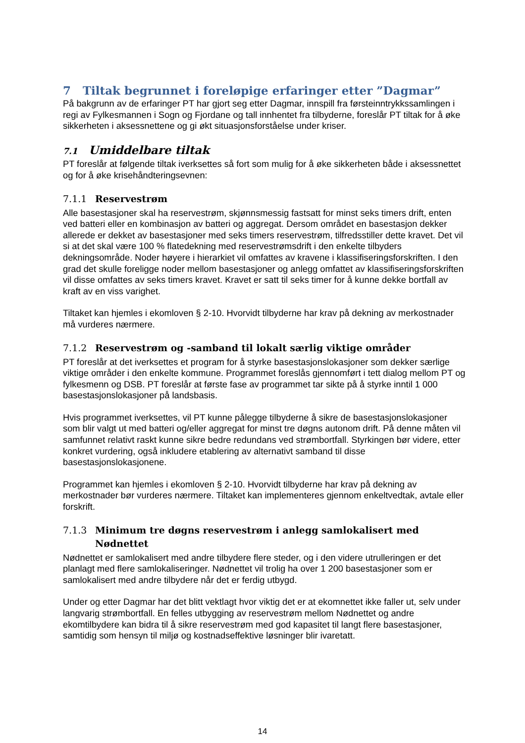7 Tiltak begrunnet i foreløpige erfaringer etter ”Dagmar”
På bakgrunn av de erfaringer PT har gjort seg etter Dagmar, innspill fra førsteinntrykkssamlingen i regi av Fylkesmannen i Sogn og Fjordane og tall innhentet fra tilbyderne, foreslår PT tiltak for å øke sikkerheten i aksessnettene og gi økt situasjonsforståelse under kriser.
7.1 Umiddelbare tiltak
PT foreslår at følgende tiltak iverksettes så fort som mulig for å øke sikkerheten både i aksessnettet og for å øke krisehåndteringsevnen:
7.1.1 Reservestrøm
Alle basestasjoner skal ha reservestrøm, skjønnsmessig fastsatt for minst seks timers drift, enten ved batteri eller en kombinasjon av batteri og aggregat. Dersom området en basestasjon dekker allerede er dekket av basestasjoner med seks timers reservestrøm, tilfredsstiller dette kravet. Det vil si at det skal være 100 % flatedekning med reservestrømsdrift i den enkelte tilbyders dekningsområde. Noder høyere i hierarkiet vil omfattes av kravene i klassifiseringsforskriften. I den grad det skulle foreligge noder mellom basestasjoner og anlegg omfattet av klassifiseringsforskriften vil disse omfattes av seks timers kravet. Kravet er satt til seks timer for å kunne dekke bortfall av kraft av en viss varighet.
Tiltaket kan hjemles i ekomloven § 2-10. Hvorvidt tilbyderne har krav på dekning av merkostnader må vurderes nærmere.
7.1.2 Reservestrøm og -samband til lokalt særlig viktige områder
PT foreslår at det iverksettes et program for å styrke basestasjonslokasjoner som dekker særlige viktige områder i den enkelte kommune. Programmet foreslås gjennomført i tett dialog mellom PT og fylkesmenn og DSB. PT foreslår at første fase av programmet tar sikte på å styrke inntil 1 000 basestasjonslokasjoner på landsbasis.
Hvis programmet iverksettes, vil PT kunne pålegge tilbyderne å sikre de basestasjonslokasjoner som blir valgt ut med batteri og/eller aggregat for minst tre døgns autonom drift. På denne måten vil samfunnet relativt raskt kunne sikre bedre redundans ved strømbortfall. Styrkingen bør videre, etter konkret vurdering, også inkludere etablering av alternativt samband til disse basestasjonslokasjonene.
Programmet kan hjemles i ekomloven § 2-10. Hvorvidt tilbyderne har krav på dekning av merkostnader bør vurderes nærmere. Tiltaket kan implementeres gjennom enkeltvedtak, avtale eller forskrift.
7.1.3 Minimum tre døgns reservestrøm i anlegg samlokalisert med Nødnettet
Nødnettet er samlokalisert med andre tilbydere flere steder, og i den videre utrulleringen er det planlagt med flere samlokaliseringer. Nødnettet vil trolig ha over 1 200 basestasjoner som er samlokalisert med andre tilbydere når det er ferdig utbygd.
Under og etter Dagmar har det blitt vektlagt hvor viktig det er at ekomnettet ikke faller ut, selv under langvarig strømbortfall. En felles utbygging av reservestrøm mellom Nødnettet og andre ekomtilbydere kan bidra til å sikre reservestrøm med god kapasitet til langt flere basestasjoner, samtidig som hensyn til miljø og kostnadseffektive løsninger blir ivaretatt.
14